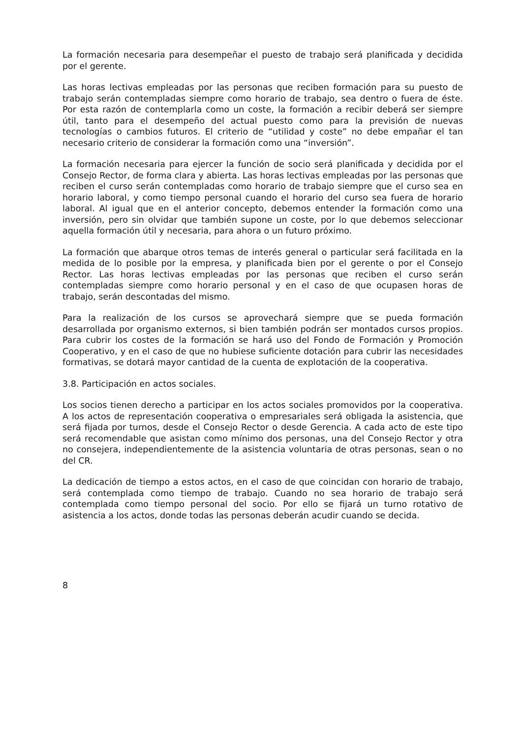La formación necesaria para desempeñar el puesto de trabajo será planificada y decidida por el gerente.
Las horas lectivas empleadas por las personas que reciben formación para su puesto de trabajo serán contempladas siempre como horario de trabajo, sea dentro o fuera de éste. Por esta razón de contemplarla como un coste, la formación a recibir deberá ser siempre útil, tanto para el desempeño del actual puesto como para la previsión de nuevas tecnologías o cambios futuros. El criterio de “utilidad y coste” no debe empañar el tan necesario criterio de considerar la formación como una “inversión”.
La formación necesaria para ejercer la función de socio será planificada y decidida por el Consejo Rector, de forma clara y abierta. Las horas lectivas empleadas por las personas que reciben el curso serán contempladas como horario de trabajo siempre que el curso sea en horario laboral, y como tiempo personal cuando el horario del curso sea fuera de horario laboral. Al igual que en el anterior concepto, debemos entender la formación como una inversión, pero sin olvidar que también supone un coste, por lo que debemos seleccionar aquella formación útil y necesaria, para ahora o un futuro próximo.
La formación que abarque otros temas de interés general o particular será facilitada en la medida de lo posible por la empresa, y planificada bien por el gerente o por el Consejo Rector. Las horas lectivas empleadas por las personas que reciben el curso serán contempladas siempre como horario personal y en el caso de que ocupasen horas de trabajo, serán descontadas del mismo.
Para la realización de los cursos se aprovechará siempre que se pueda formación desarrollada por organismo externos, si bien también podrán ser montados cursos propios. Para cubrir los costes de la formación se hará uso del Fondo de Formación y Promoción Cooperativo, y en el caso de que no hubiese suficiente dotación para cubrir las necesidades formativas, se dotará mayor cantidad de la cuenta de explotación de la cooperativa.
3.8. Participación en actos sociales.
Los socios tienen derecho a participar en los actos sociales promovidos por la cooperativa. A los actos de representación cooperativa o empresariales será obligada la asistencia, que será fijada por turnos, desde el Consejo Rector o desde Gerencia. A cada acto de este tipo será recomendable que asistan como mínimo dos personas, una del Consejo Rector y otra no consejera, independientemente de la asistencia voluntaria de otras personas, sean o no del CR.
La dedicación de tiempo a estos actos, en el caso de que coincidan con horario de trabajo, será contemplada como tiempo de trabajo. Cuando no sea horario de trabajo será contemplada como tiempo personal del socio. Por ello se fijará un turno rotativo de asistencia a los actos, donde todas las personas deberán acudir cuando se decida.
8